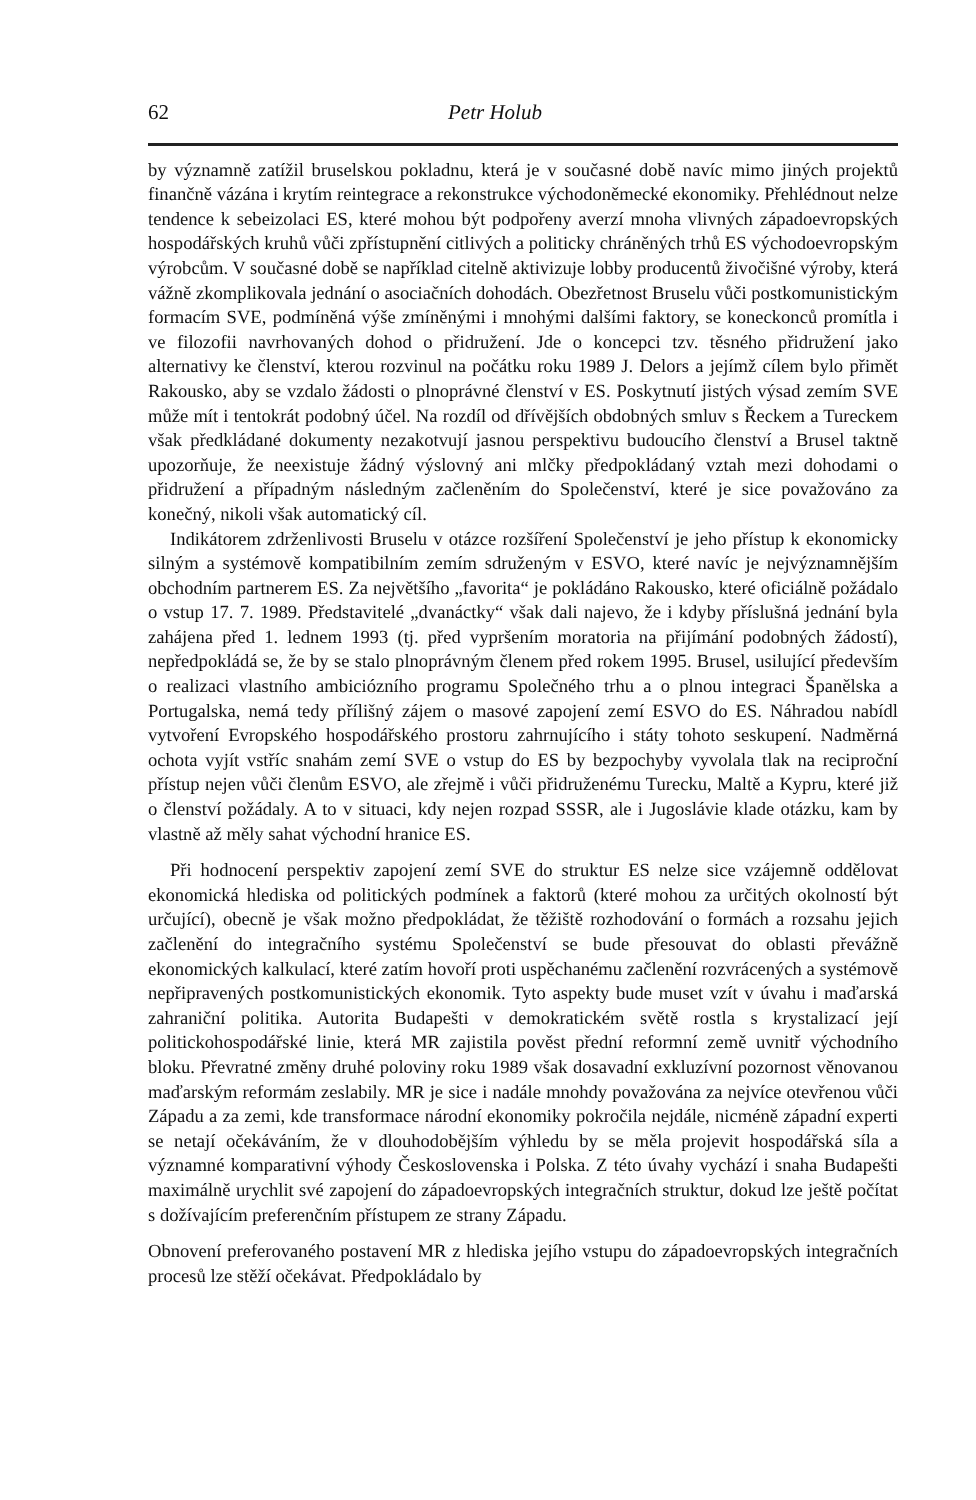62 Petr Holub
by významně zatížil bruselskou pokladnu, která je v současné době navíc mimo jiných projektů finančně vázána i krytím reintegrace a rekonstrukce východoněmecké ekonomiky. Přehlédnout nelze tendence k sebeizolaci ES, které mohou být podpořeny averzí mnoha vlivných západoevropských hospodářských kruhů vůči zpřístupnění citlivých a politicky chráněných trhů ES východoevropským výrobcům. V současné době se například citelně aktivizuje lobby producentů živočišné výroby, která vážně zkomplikovala jednání o asociačních dohodách. Obezřetnost Bruselu vůči postkomunistickým formacím SVE, podmíněná výše zmíněnými i mnohými dalšími faktory, se koneckonců promítla i ve filozofii navrhovaných dohod o přidružení. Jde o koncepci tzv. těsného přidružení jako alternativy ke členství, kterou rozvinul na počátku roku 1989 J. Delors a jejímž cílem bylo přimět Rakousko, aby se vzdalo žádosti o plnoprávné členství v ES. Poskytnutí jistých výsad zemím SVE může mít i tentokrát podobný účel. Na rozdíl od dřívějších obdobných smluv s Řeckem a Tureckem však předkládané dokumenty nezakotvují jasnou perspektivu budoucího členství a Brusel taktně upozorňuje, že neexistuje žádný výslovný ani mlčky předpokládaný vztah mezi dohodami o přidružení a případným následným začleněním do Společenství, které je sice považováno za konečný, nikoli však automatický cíl.
Indikátorem zdrženlivosti Bruselu v otázce rozšíření Společenství je jeho přístup k ekonomicky silným a systémově kompatibilním zemím sdruženým v ESVO, které navíc je nejvýznamnějším obchodním partnerem ES. Za největšího „favorita“ je pokládáno Rakousko, které oficiálně požádalo o vstup 17. 7. 1989. Představitelé „dvanáctky“ však dali najevo, že i kdyby příslušná jednání byla zahájena před 1. lednem 1993 (tj. před vypršením moratoria na přijímání podobných žádostí), nepředpokládá se, že by se stalo plnoprávným členem před rokem 1995. Brusel, usilující především o realizaci vlastního ambiciózního programu Společného trhu a o plnou integraci Španělska a Portugalska, nemá tedy přílišný zájem o masové zapojení zemí ESVO do ES. Náhradou nabídl vytvoření Evropského hospodářského prostoru zahrnujícího i státy tohoto seskupení. Nadměrná ochota vyjít vstříc snahám zemí SVE o vstup do ES by bezpochyby vyvolala tlak na reciproční přístup nejen vůči členům ESVO, ale zřejmě i vůči přidruženému Turecku, Maltě a Kypru, které již o členství požádaly. A to v situaci, kdy nejen rozpad SSSR, ale i Jugoslávie klade otázku, kam by vlastně až měly sahat východní hranice ES.
Při hodnocení perspektiv zapojení zemí SVE do struktur ES nelze sice vzájemně oddělovat ekonomická hlediska od politických podmínek a faktorů (které mohou za určitých okolností být určující), obecně je však možno předpokládat, že těžiště rozhodování o formách a rozsahu jejich začlenění do integračního systému Společenství se bude přesouvat do oblasti převážně ekonomických kalkulací, které zatím hovoří proti uspěchanému začlenění rozvrácených a systémově nepřipravených postkomunistických ekonomik. Tyto aspekty bude muset vzít v úvahu i maďarská zahraniční politika. Autorita Budapešti v demokratickém světě rostla s krystalizací její politickohospodářské linie, která MR zajistila pověst přední reformní země uvnitř východního bloku. Převratné změny druhé poloviny roku 1989 však dosavadní exkluzívní pozornost věnovanou maďarským reformám zeslabily. MR je sice i nadále mnohdy považována za nejvíce otevřenou vůči Západu a za zemi, kde transformace národní ekonomiky pokročila nejdále, nicméně západní experti se netají očekáváním, že v dlouhodobějším výhledu by se měla projevit hospodářská síla a významné komparativní výhody Československa i Polska. Z této úvahy vychází i snaha Budapešti maximálně urychlit své zapojení do západoevropských integračních struktur, dokud lze ještě počítat s dožívajícím preferenčním přístupem ze strany Západu.
Obnovení preferovaného postavení MR z hlediska jejího vstupu do západoevropských integračních procesů lze stěží očekávat. Předpokládalo by